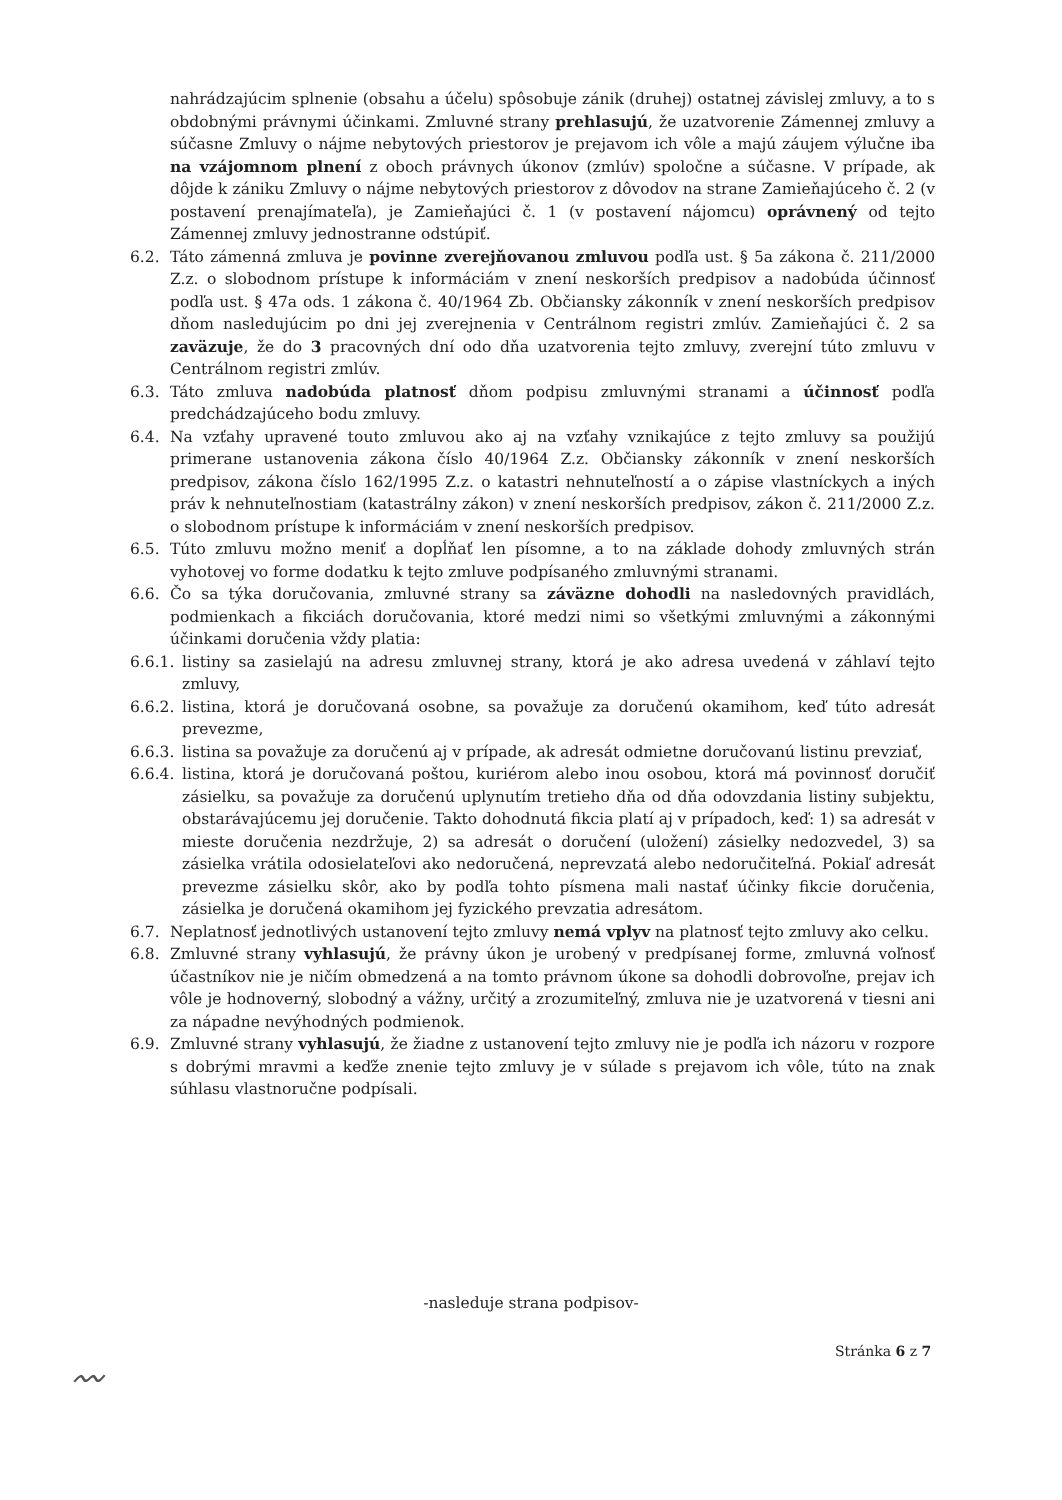nahrádzajúcim splnenie (obsahu a účelu) spôsobuje zánik (druhej) ostatnej závislej zmluvy, a to s obdobnými právnymi účinkami. Zmluvné strany prehlasujú, že uzatvorenie Zámennej zmluvy a súčasne Zmluvy o nájme nebytových priestorov je prejavom ich vôle a majú záujem výlučne iba na vzájomnom plnení z oboch právnych úkonov (zmlúv) spoločne a súčasne. V prípade, ak dôjde k zániku Zmluvy o nájme nebytových priestorov z dôvodov na strane Zamieňajúceho č. 2 (v postavení prenajímateľa), je Zamieňajúci č. 1 (v postavení nájomcu) oprávnený od tejto Zámennej zmluvy jednostranne odstúpiť.
6.2. Táto zámenná zmluva je povinne zverejňovanou zmluvou podľa ust. § 5a zákona č. 211/2000 Z.z. o slobodnom prístupe k informáciám v znení neskorších predpisov a nadobúda účinnosť podľa ust. § 47a ods. 1 zákona č. 40/1964 Zb. Občiansky zákonník v znení neskorších predpisov dňom nasledujúcim po dni jej zverejnenia v Centrálnom registri zmlúv. Zamieňajúci č. 2 sa zaväzuje, že do 3 pracovných dní odo dňa uzatvorenia tejto zmluvy, zverejní túto zmluvu v Centrálnom registri zmlúv.
6.3. Táto zmluva nadobúda platnosť dňom podpisu zmluvnými stranami a účinnosť podľa predchádzajúceho bodu zmluvy.
6.4. Na vzťahy upravené touto zmluvou ako aj na vzťahy vznikajúce z tejto zmluvy sa použijú primerane ustanovenia zákona číslo 40/1964 Z.z. Občiansky zákonník v znení neskorších predpisov, zákona číslo 162/1995 Z.z. o katastri nehnuteľností a o zápise vlastníckych a iných práv k nehnuteľnostiam (katastrálny zákon) v znení neskorších predpisov, zákon č. 211/2000 Z.z. o slobodnom prístupe k informáciám v znení neskorších predpisov.
6.5. Túto zmluvu možno meniť a dopĺňať len písomne, a to na základe dohody zmluvných strán vyhotovej vo forme dodatku k tejto zmluve podpísaného zmluvnými stranami.
6.6. Čo sa týka doručovania, zmluvné strany sa záväzne dohodli na nasledovných pravidlách, podmienkach a fikciách doručovania, ktoré medzi nimi so všetkými zmluvnými a zákonnými účinkami doručenia vždy platia:
6.6.1. listiny sa zasielajú na adresu zmluvnej strany, ktorá je ako adresa uvedená v záhlaví tejto zmluvy,
6.6.2. listina, ktorá je doručovaná osobne, sa považuje za doručenú okamihom, keď túto adresát prevezme,
6.6.3. listina sa považuje za doručenú aj v prípade, ak adresát odmietne doručovanú listinu prevziať,
6.6.4. listina, ktorá je doručovaná poštou, kuriérom alebo inou osobou, ktorá má povinnosť doručiť zásielku, sa považuje za doručenú uplynutím tretieho dňa od dňa odovzdania listiny subjektu, obstarávajúcemu jej doručenie. Takto dohodnutá fikcia platí aj v prípadoch, keď: 1) sa adresát v mieste doručenia nezdržuje, 2) sa adresát o doručení (uložení) zásielky nedozvedel, 3) sa zásielka vrátila odosielateľovi ako nedoručená, neprevzatá alebo nedoručiteľná. Pokiaľ adresát prevezme zásielku skôr, ako by podľa tohto písmena mali nastať účinky fikcie doručenia, zásielka je doručená okamihom jej fyzického prevzatia adresátom.
6.7. Neplatnosť jednotlivých ustanovení tejto zmluvy nemá vplyv na platnosť tejto zmluvy ako celku.
6.8. Zmluvné strany vyhlasujú, že právny úkon je urobený v predpísanej forme, zmluvná voľnosť účastníkov nie je ničím obmedzená a na tomto právnom úkone sa dohodli dobrovoľne, prejav ich vôle je hodnoverný, slobodný a vážny, určitý a zrozumiteľný, zmluva nie je uzatvorená v tiesni ani za nápadne nevýhodných podmienok.
6.9. Zmluvné strany vyhlasujú, že žiadne z ustanovení tejto zmluvy nie je podľa ich názoru v rozpore s dobrými mravmi a keďže znenie tejto zmluvy je v súlade s prejavom ich vôle, túto na znak súhlasu vlastnoručne podpísali.
-nasleduje strana podpisov-
Stránka 6 z 7
〰